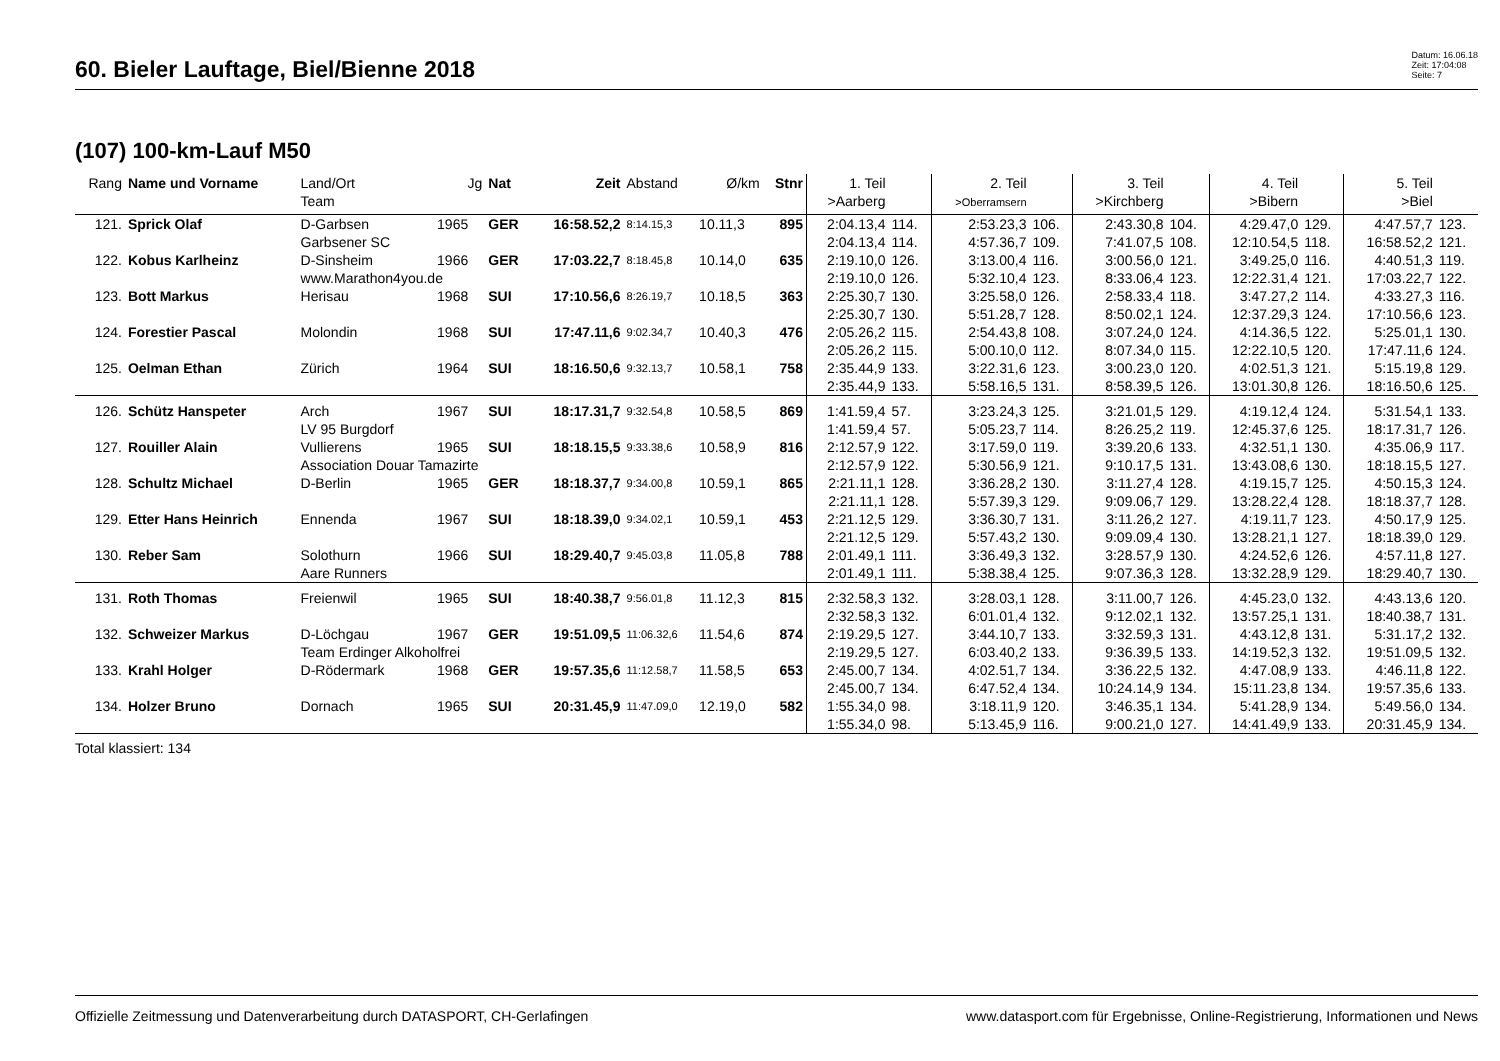60. Bieler Lauftage, Biel/Bienne 2018
Datum: 16.06.18
Zeit: 17:04:08
Seite: 7
(107) 100-km-Lauf M50
| Rang | Name und Vorname | Land/Ort Team | Jg | Nat | Zeit | Abstand | Ø/km | Stnr | 1. Teil >Aarberg | | 2. Teil >Oberramsern | | 3. Teil >Kirchberg | | 4. Teil >Bibern | | 5. Teil >Biel | |
| --- | --- | --- | --- | --- | --- | --- | --- | --- | --- | --- | --- | --- | --- | --- | --- | --- | --- | --- |
| 121. | Sprick Olaf | D-Garbsen | 1965 | GER | 16:58.52,2 | 8:14.15,3 | 10.11,3 | 895 | 2:04.13,4 | 114. | 2:53.23,3 | 106. | 2:43.30,8 | 104. | 4:29.47,0 | 129. | 4:47.57,7 | 123. |
| | | Garbsener SC | | | | | | | 2:04.13,4 | 114. | 4:57.36,7 | 109. | 7:41.07,5 | 108. | 12:10.54,5 | 118. | 16:58.52,2 | 121. |
| 122. | Kobus Karlheinz | D-Sinsheim | 1966 | GER | 17:03.22,7 | 8:18.45,8 | 10.14,0 | 635 | 2:19.10,0 | 126. | 3:13.00,4 | 116. | 3:00.56,0 | 121. | 3:49.25,0 | 116. | 4:40.51,3 | 119. |
| | | www.Marathon4you.de | | | | | | | 2:19.10,0 | 126. | 5:32.10,4 | 123. | 8:33.06,4 | 123. | 12:22.31,4 | 121. | 17:03.22,7 | 122. |
| 123. | Bott Markus | Herisau | 1968 | SUI | 17:10.56,6 | 8:26.19,7 | 10.18,5 | 363 | 2:25.30,7 | 130. | 3:25.58,0 | 126. | 2:58.33,4 | 118. | 3:47.27,2 | 114. | 4:33.27,3 | 116. |
| | | | | | | | | | 2:25.30,7 | 130. | 5:51.28,7 | 128. | 8:50.02,1 | 124. | 12:37.29,3 | 124. | 17:10.56,6 | 123. |
| 124. | Forestier Pascal | Molondin | 1968 | SUI | 17:47.11,6 | 9:02.34,7 | 10.40,3 | 476 | 2:05.26,2 | 115. | 2:54.43,8 | 108. | 3:07.24,0 | 124. | 4:14.36,5 | 122. | 5:25.01,1 | 130. |
| | | | | | | | | | 2:05.26,2 | 115. | 5:00.10,0 | 112. | 8:07.34,0 | 115. | 12:22.10,5 | 120. | 17:47.11,6 | 124. |
| 125. | Oelman Ethan | Zürich | 1964 | SUI | 18:16.50,6 | 9:32.13,7 | 10.58,1 | 758 | 2:35.44,9 | 133. | 3:22.31,6 | 123. | 3:00.23,0 | 120. | 4:02.51,3 | 121. | 5:15.19,8 | 129. |
| | | | | | | | | | 2:35.44,9 | 133. | 5:58.16,5 | 131. | 8:58.39,5 | 126. | 13:01.30,8 | 126. | 18:16.50,6 | 125. |
| 126. | Schütz Hanspeter | Arch | 1967 | SUI | 18:17.31,7 | 9:32.54,8 | 10.58,5 | 869 | 1:41.59,4 | 57. | 3:23.24,3 | 125. | 3:21.01,5 | 129. | 4:19.12,4 | 124. | 5:31.54,1 | 133. |
| | | LV 95 Burgdorf | | | | | | | 1:41.59,4 | 57. | 5:05.23,7 | 114. | 8:26.25,2 | 119. | 12:45.37,6 | 125. | 18:17.31,7 | 126. |
| 127. | Rouiller Alain | Vullierens | 1965 | SUI | 18:18.15,5 | 9:33.38,6 | 10.58,9 | 816 | 2:12.57,9 | 122. | 3:17.59,0 | 119. | 3:39.20,6 | 133. | 4:32.51,1 | 130. | 4:35.06,9 | 117. |
| | | Association Douar Tamazirte | | | | | | | 2:12.57,9 | 122. | 5:30.56,9 | 121. | 9:10.17,5 | 131. | 13:43.08,6 | 130. | 18:18.15,5 | 127. |
| 128. | Schultz Michael | D-Berlin | 1965 | GER | 18:18.37,7 | 9:34.00,8 | 10.59,1 | 865 | 2:21.11,1 | 128. | 3:36.28,2 | 130. | 3:11.27,4 | 128. | 4:19.15,7 | 125. | 4:50.15,3 | 124. |
| | | | | | | | | | 2:21.11,1 | 128. | 5:57.39,3 | 129. | 9:09.06,7 | 129. | 13:28.22,4 | 128. | 18:18.37,7 | 128. |
| 129. | Etter Hans Heinrich | Ennenda | 1967 | SUI | 18:18.39,0 | 9:34.02,1 | 10.59,1 | 453 | 2:21.12,5 | 129. | 3:36.30,7 | 131. | 3:11.26,2 | 127. | 4:19.11,7 | 123. | 4:50.17,9 | 125. |
| | | | | | | | | | 2:21.12,5 | 129. | 5:57.43,2 | 130. | 9:09.09,4 | 130. | 13:28.21,1 | 127. | 18:18.39,0 | 129. |
| 130. | Reber Sam | Solothurn | 1966 | SUI | 18:29.40,7 | 9:45.03,8 | 11.05,8 | 788 | 2:01.49,1 | 111. | 3:36.49,3 | 132. | 3:28.57,9 | 130. | 4:24.52,6 | 126. | 4:57.11,8 | 127. |
| | | Aare Runners | | | | | | | 2:01.49,1 | 111. | 5:38.38,4 | 125. | 9:07.36,3 | 128. | 13:32.28,9 | 129. | 18:29.40,7 | 130. |
| 131. | Roth Thomas | Freienwil | 1965 | SUI | 18:40.38,7 | 9:56.01,8 | 11.12,3 | 815 | 2:32.58,3 | 132. | 3:28.03,1 | 128. | 3:11.00,7 | 126. | 4:45.23,0 | 132. | 4:43.13,6 | 120. |
| | | | | | | | | | 2:32.58,3 | 132. | 6:01.01,4 | 132. | 9:12.02,1 | 132. | 13:57.25,1 | 131. | 18:40.38,7 | 131. |
| 132. | Schweizer Markus | D-Löchgau | 1967 | GER | 19:51.09,5 | 11:06.32,6 | 11.54,6 | 874 | 2:19.29,5 | 127. | 3:44.10,7 | 133. | 3:32.59,3 | 131. | 4:43.12,8 | 131. | 5:31.17,2 | 132. |
| | | Team Erdinger Alkoholfrei | | | | | | | 2:19.29,5 | 127. | 6:03.40,2 | 133. | 9:36.39,5 | 133. | 14:19.52,3 | 132. | 19:51.09,5 | 132. |
| 133. | Krahl Holger | D-Rödermark | 1968 | GER | 19:57.35,6 | 11:12.58,7 | 11.58,5 | 653 | 2:45.00,7 | 134. | 4:02.51,7 | 134. | 3:36.22,5 | 132. | 4:47.08,9 | 133. | 4:46.11,8 | 122. |
| | | | | | | | | | 2:45.00,7 | 134. | 6:47.52,4 | 134. | 10:24.14,9 | 134. | 15:11.23,8 | 134. | 19:57.35,6 | 133. |
| 134. | Holzer Bruno | Dornach | 1965 | SUI | 20:31.45,9 | 11:47.09,0 | 12.19,0 | 582 | 1:55.34,0 | 98. | 3:18.11,9 | 120. | 3:46.35,1 | 134. | 5:41.28,9 | 134. | 5:49.56,0 | 134. |
| | | | | | | | | | 1:55.34,0 | 98. | 5:13.45,9 | 116. | 9:00.21,0 | 127. | 14:41.49,9 | 133. | 20:31.45,9 | 134. |
Total klassiert: 134
Offizielle Zeitmessung und Datenverarbeitung durch DATASPORT, CH-Gerlafingen www.datasport.com für Ergebnisse, Online-Registrierung, Informationen und News